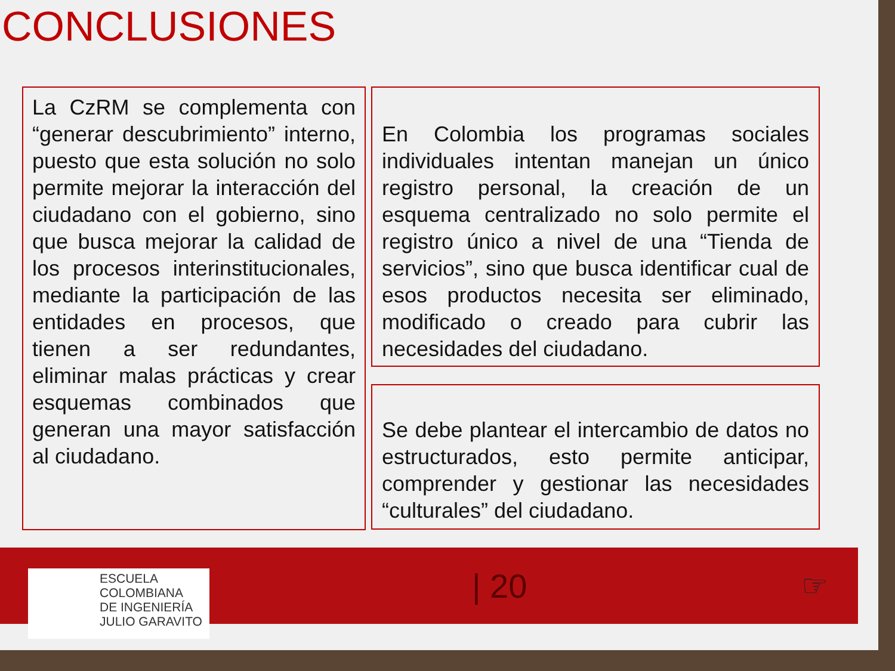CONCLUSIONES
La CzRM se complementa con “generar descubrimiento” interno, puesto que esta solución no solo permite mejorar la interacción del ciudadano con el gobierno, sino que busca mejorar la calidad de los procesos interinstitucionales, mediante la participación de las entidades en procesos, que tienen a ser redundantes, eliminar malas prácticas y crear esquemas combinados que generan una mayor satisfacción al ciudadano.
En Colombia los programas sociales individuales intentan manejan un único registro personal, la creación de un esquema centralizado no solo permite el registro único a nivel de una “Tienda de servicios”, sino que busca identificar cual de esos productos necesita ser eliminado, modificado o creado para cubrir las necesidades del ciudadano.
Se debe plantear el intercambio de datos no estructurados, esto permite anticipar, comprender y gestionar las necesidades “culturales” del ciudadano.
ESCUELA
COLOMBIANA
DE INGENIERÍA
JULIO GARAVITO
| 20 ☞